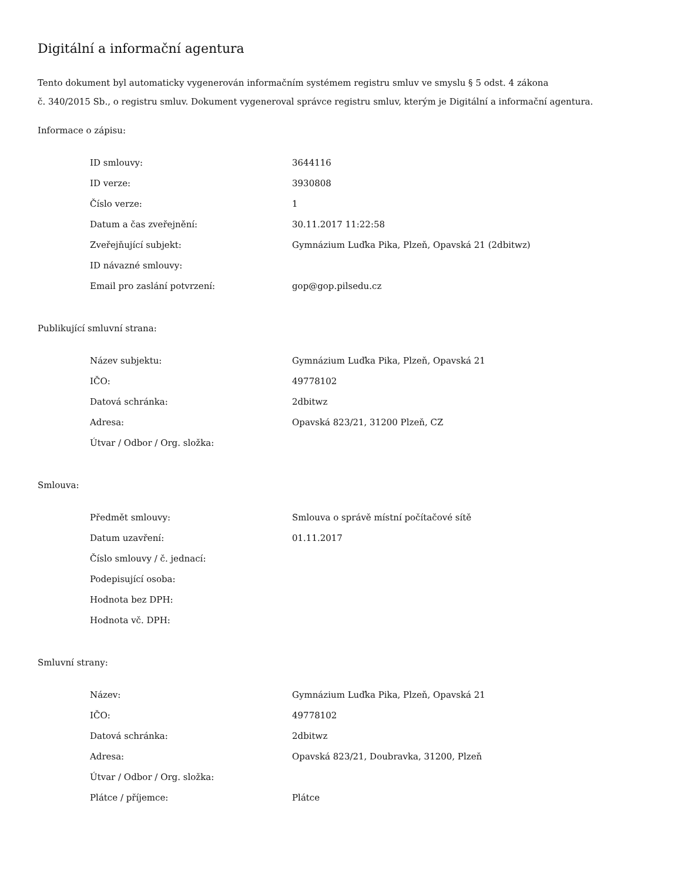Digitální a informační agentura
Tento dokument byl automaticky vygenerován informačním systémem registru smluv ve smyslu § 5 odst. 4 zákona
č. 340/2015 Sb., o registru smluv. Dokument vygeneroval správce registru smluv, kterým je Digitální a informační agentura.
Informace o zápisu:
| ID smlouvy: | 3644116 |
| ID verze: | 3930808 |
| Číslo verze: | 1 |
| Datum a čas zveřejnění: | 30.11.2017 11:22:58 |
| Zveřejňující subjekt: | Gymnázium Luďka Pika, Plzeň, Opavská 21 (2dbitwz) |
| ID návazné smlouvy: | |
| Email pro zaslání potvrzení: | gop@gop.pilsedu.cz |
Publikující smluvní strana:
| Název subjektu: | Gymnázium Luďka Pika, Plzeň, Opavská 21 |
| IČO: | 49778102 |
| Datová schránka: | 2dbitwz |
| Adresa: | Opavská 823/21, 31200 Plzeň, CZ |
| Útvar / Odbor / Org. složka: | |
Smlouva:
| Předmět smlouvy: | Smlouva o správě místní počítačové sítě |
| Datum uzavření: | 01.11.2017 |
| Číslo smlouvy / č. jednací: | |
| Podepisující osoba: | |
| Hodnota bez DPH: | |
| Hodnota vč. DPH: | |
Smluvní strany:
| Název: | Gymnázium Luďka Pika, Plzeň, Opavská 21 |
| IČO: | 49778102 |
| Datová schránka: | 2dbitwz |
| Adresa: | Opavská 823/21, Doubravka, 31200, Plzeň |
| Útvar / Odbor / Org. složka: | |
| Plátce / příjemce: | Plátce |